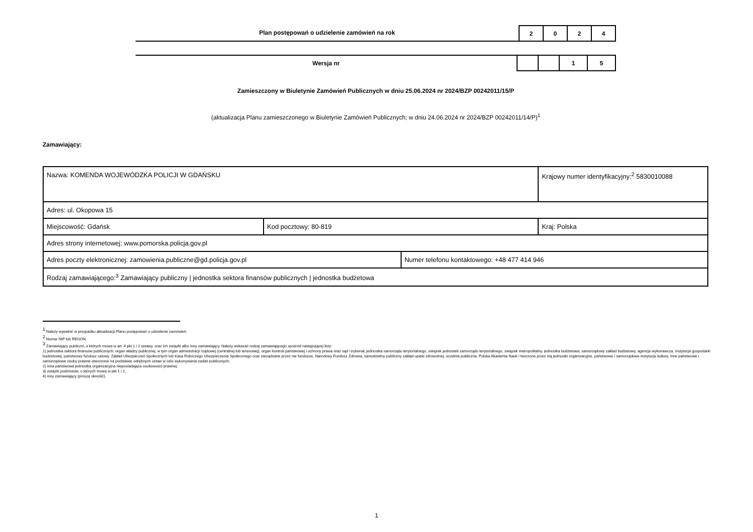Plan postępowań o udzielenie zamówień na rok
| 2 | 0 | 2 | 4 |
Wersja nr
| | | 1 | 5 |
Zamieszczony w Biuletynie Zamówień Publicznych w dniu 25.06.2024 nr 2024/BZP 00242011/15/P
(aktualizacja Planu zamieszczonego w Biuletynie Zamówień Publicznych; w dniu 24.06.2024 nr 2024/BZP 00242011/14/P)<sup>1</sup>
Zamawiający:
| Nazwa: KOMENDA WOJEWÓDZKA POLICJI W GDAŃSKU | | | Krajowy numer identyfikacyjny:<sup>2</sup> 5830010088 |
| Adres: ul. Okopowa 15 | | | |
| Miejscowość: Gdańsk | Kod pocztowy: 80-819 | | Kraj: Polska |
| Adres strony internetowej: www.pomorska.policja.gov.pl | | | |
| Adres poczty elektronicznej: zamowienia.publiczne@gd.policja.gov.pl | | Numer telefonu kontaktowego: +48 477 414 946 | |
| Rodzaj zamawiającego:<sup>3</sup> Zamawiający publiczny / jednostka sektora finansów publicznych / jednostka budżetowa | | | |
<sup>1</sup> Należy wypełnić w przypadku aktualizacji Planu postępowań o udzielenie zamówień.
<sup>2</sup> Numer NIP lub REGON.
<sup>3</sup> Zamawiający publiczni, o których mowa w art. 4 pkt 1 i 2 ustawy, oraz ich związki albo inny zamawiający. Należy wskazać rodzaj zamawiającego spośród następującej listy:
1) jednostka sektora finansów publicznych: organ władzy publicznej, w tym organ administracji rządowej (centralnej lub terenowej), organ kontroli państwowej i ochrony prawa oraz sąd i trybunał, jednostka samorządu terytorialnego, związek jednostek samorządu terytorialnego, związek metropolitalny, jednostka budżetowa, samorządowy zakład budżetowy, agencja wykonawcza, instytucja gospodarki budżetowej, państwowy fundusz celowy, Zakład Ubezpieczeń Społecznych lub Kasa Rolniczego Ubezpieczenia Społecznego oraz zarządzane przez nie fundusze, Narodowy Fundusz Zdrowia, samodzielny publiczny zakład opieki zdrowotnej, uczelnia publiczna, Polska Akademia Nauk i tworzone przez nią jednostki organizacyjne, państwowe i samorządowe instytucje kultury, inne państwowe i samorządowe osoby prawne utworzone na podstawie odrębnych ustaw w celu wykonywania zadań publicznych;
2) inna państwowa jednostka organizacyjna nieposiadająca osobowości prawnej;
3) związki podmiotów, o których mowa w pkt 1 i 2;
4) inny zamawiający (proszę określić).
1